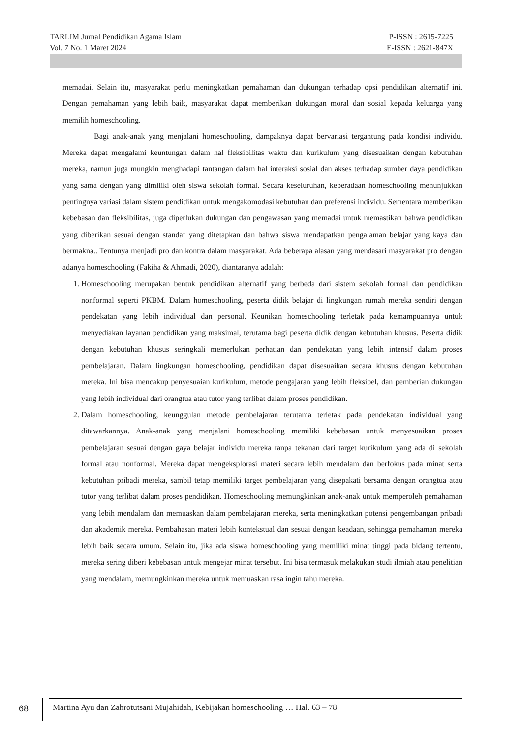TARLIM Jurnal Pendidikan Agama Islam P-ISSN : 2615-7225
Vol. 7 No. 1 Maret 2024 E-ISSN : 2621-847X
memadai. Selain itu, masyarakat perlu meningkatkan pemahaman dan dukungan terhadap opsi pendidikan alternatif ini. Dengan pemahaman yang lebih baik, masyarakat dapat memberikan dukungan moral dan sosial kepada keluarga yang memilih homeschooling.
Bagi anak-anak yang menjalani homeschooling, dampaknya dapat bervariasi tergantung pada kondisi individu. Mereka dapat mengalami keuntungan dalam hal fleksibilitas waktu dan kurikulum yang disesuaikan dengan kebutuhan mereka, namun juga mungkin menghadapi tantangan dalam hal interaksi sosial dan akses terhadap sumber daya pendidikan yang sama dengan yang dimiliki oleh siswa sekolah formal. Secara keseluruhan, keberadaan homeschooling menunjukkan pentingnya variasi dalam sistem pendidikan untuk mengakomodasi kebutuhan dan preferensi individu. Sementara memberikan kebebasan dan fleksibilitas, juga diperlukan dukungan dan pengawasan yang memadai untuk memastikan bahwa pendidikan yang diberikan sesuai dengan standar yang ditetapkan dan bahwa siswa mendapatkan pengalaman belajar yang kaya dan bermakna.. Tentunya menjadi pro dan kontra dalam masyarakat. Ada beberapa alasan yang mendasari masyarakat pro dengan adanya homeschooling (Fakiha & Ahmadi, 2020), diantaranya adalah:
1. Homeschooling merupakan bentuk pendidikan alternatif yang berbeda dari sistem sekolah formal dan pendidikan nonformal seperti PKBM. Dalam homeschooling, peserta didik belajar di lingkungan rumah mereka sendiri dengan pendekatan yang lebih individual dan personal. Keunikan homeschooling terletak pada kemampuannya untuk menyediakan layanan pendidikan yang maksimal, terutama bagi peserta didik dengan kebutuhan khusus. Peserta didik dengan kebutuhan khusus seringkali memerlukan perhatian dan pendekatan yang lebih intensif dalam proses pembelajaran. Dalam lingkungan homeschooling, pendidikan dapat disesuaikan secara khusus dengan kebutuhan mereka. Ini bisa mencakup penyesuaian kurikulum, metode pengajaran yang lebih fleksibel, dan pemberian dukungan yang lebih individual dari orangtua atau tutor yang terlibat dalam proses pendidikan.
2. Dalam homeschooling, keunggulan metode pembelajaran terutama terletak pada pendekatan individual yang ditawarkannya. Anak-anak yang menjalani homeschooling memiliki kebebasan untuk menyesuaikan proses pembelajaran sesuai dengan gaya belajar individu mereka tanpa tekanan dari target kurikulum yang ada di sekolah formal atau nonformal. Mereka dapat mengeksplorasi materi secara lebih mendalam dan berfokus pada minat serta kebutuhan pribadi mereka, sambil tetap memiliki target pembelajaran yang disepakati bersama dengan orangtua atau tutor yang terlibat dalam proses pendidikan. Homeschooling memungkinkan anak-anak untuk memperoleh pemahaman yang lebih mendalam dan memuaskan dalam pembelajaran mereka, serta meningkatkan potensi pengembangan pribadi dan akademik mereka. Pembahasan materi lebih kontekstual dan sesuai dengan keadaan, sehingga pemahaman mereka lebih baik secara umum. Selain itu, jika ada siswa homeschooling yang memiliki minat tinggi pada bidang tertentu, mereka sering diberi kebebasan untuk mengejar minat tersebut. Ini bisa termasuk melakukan studi ilmiah atau penelitian yang mendalam, memungkinkan mereka untuk memuaskan rasa ingin tahu mereka.
68 Martina Ayu dan Zahrotutsani Mujahidah, Kebijakan homeschooling … Hal. 63 – 78